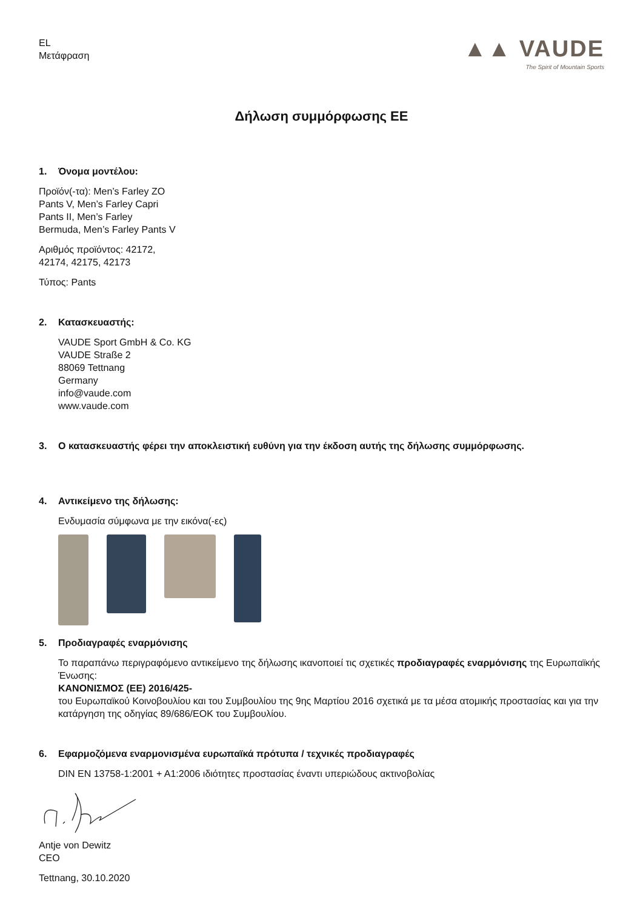EL
Μετάφραση
▲▲ VAUDE
The Spirit of Mountain Sports
Δήλωση συμμόρφωσης ΕΕ
1. Όνομα μοντέλου:
Προϊόν(-τα): Men’s Farley ZO
Pants V, Men’s Farley Capri
Pants II, Men’s Farley
Bermuda, Men’s Farley Pants V
Αριθμός προϊόντος: 42172,
42174, 42175, 42173
Τύπος: Pants
2. Κατασκευαστής:
VAUDE Sport GmbH & Co. KG
VAUDE Straße 2
88069 Tettnang
Germany
info@vaude.com
www.vaude.com
3. Ο κατασκευαστής φέρει την αποκλειστική ευθύνη για την έκδοση αυτής της δήλωσης συμμόρφωσης.
4. Αντικείμενο της δήλωσης:
Ενδυμασία σύμφωνα με την εικόνα(-ες)
5. Προδιαγραφές εναρμόνισης
Το παραπάνω περιγραφόμενο αντικείμενο της δήλωσης ικανοποιεί τις σχετικές προδιαγραφές εναρμόνισης της Ευρωπαϊκής Ένωσης:
ΚΑΝΟΝΙΣΜΟΣ (ΕΕ) 2016/425-
του Ευρωπαϊκού Κοινοβουλίου και του Συμβουλίου της 9ης Μαρτίου 2016 σχετικά με τα μέσα ατομικής προστασίας και για την κατάργηση της οδηγίας 89/686/ΕΟΚ του Συμβουλίου.
6. Εφαρμοζόμενα εναρμονισμένα ευρωπαϊκά πρότυπα / τεχνικές προδιαγραφές
DIN EN 13758-1:2001 + A1:2006 ιδιότητες προστασίας έναντι υπεριώδους ακτινοβολίας
Antje von Dewitz
CEO
Tettnang, 30.10.2020